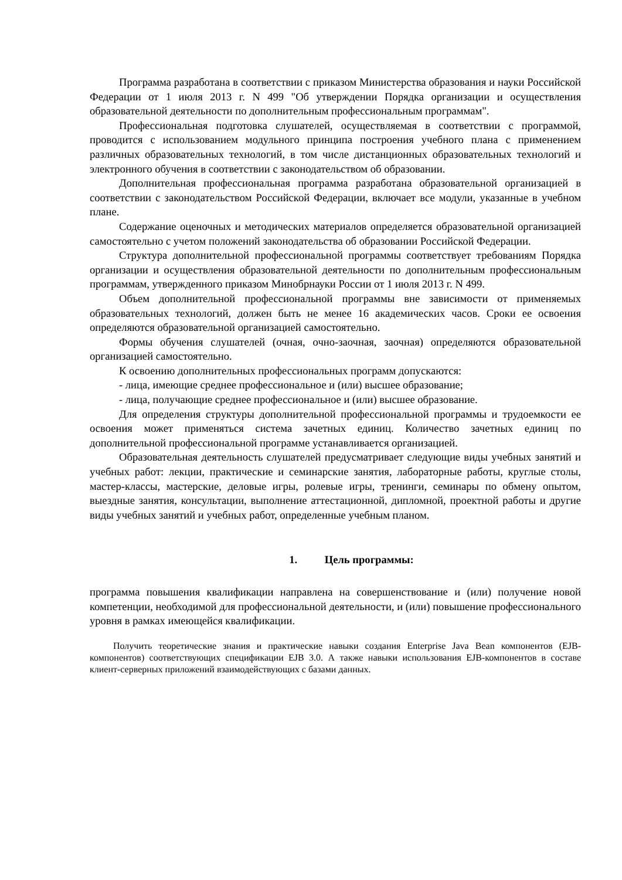Программа разработана в соответствии с приказом Министерства образования и науки Российской Федерации от 1 июля 2013 г. N 499 "Об утверждении Порядка организации и осуществления образовательной деятельности по дополнительным профессиональным программам".
Профессиональная подготовка слушателей, осуществляемая в соответствии с программой, проводится с использованием модульного принципа построения учебного плана с применением различных образовательных технологий, в том числе дистанционных образовательных технологий и электронного обучения в соответствии с законодательством об образовании.
Дополнительная профессиональная программа разработана образовательной организацией в соответствии с законодательством Российской Федерации, включает все модули, указанные в учебном плане.
Содержание оценочных и методических материалов определяется образовательной организацией самостоятельно с учетом положений законодательства об образовании Российской Федерации.
Структура дополнительной профессиональной программы соответствует требованиям Порядка организации и осуществления образовательной деятельности по дополнительным профессиональным программам, утвержденного приказом Минобрнауки России от 1 июля 2013 г. N 499.
Объем дополнительной профессиональной программы вне зависимости от применяемых образовательных технологий, должен быть не менее 16 академических часов. Сроки ее освоения определяются образовательной организацией самостоятельно.
Формы обучения слушателей (очная, очно-заочная, заочная) определяются образовательной организацией самостоятельно.
К освоению дополнительных профессиональных программ допускаются:
- лица, имеющие среднее профессиональное и (или) высшее образование;
- лица, получающие среднее профессиональное и (или) высшее образование.
Для определения структуры дополнительной профессиональной программы и трудоемкости ее освоения может применяться система зачетных единиц. Количество зачетных единиц по дополнительной профессиональной программе устанавливается организацией.
Образовательная деятельность слушателей предусматривает следующие виды учебных занятий и учебных работ: лекции, практические и семинарские занятия, лабораторные работы, круглые столы, мастер-классы, мастерские, деловые игры, ролевые игры, тренинги, семинары по обмену опытом, выездные занятия, консультации, выполнение аттестационной, дипломной, проектной работы и другие виды учебных занятий и учебных работ, определенные учебным планом.
1. Цель программы:
программа повышения квалификации направлена на совершенствование и (или) получение новой компетенции, необходимой для профессиональной деятельности, и (или) повышение профессионального уровня в рамках имеющейся квалификации.
Получить теоретические знания и практические навыки создания Enterprise Java Bean компонентов (EJB-компонентов) соответствующих спецификации EJB 3.0. А также навыки использования EJB-компонентов в составе клиент-серверных приложений взаимодействующих с базами данных.